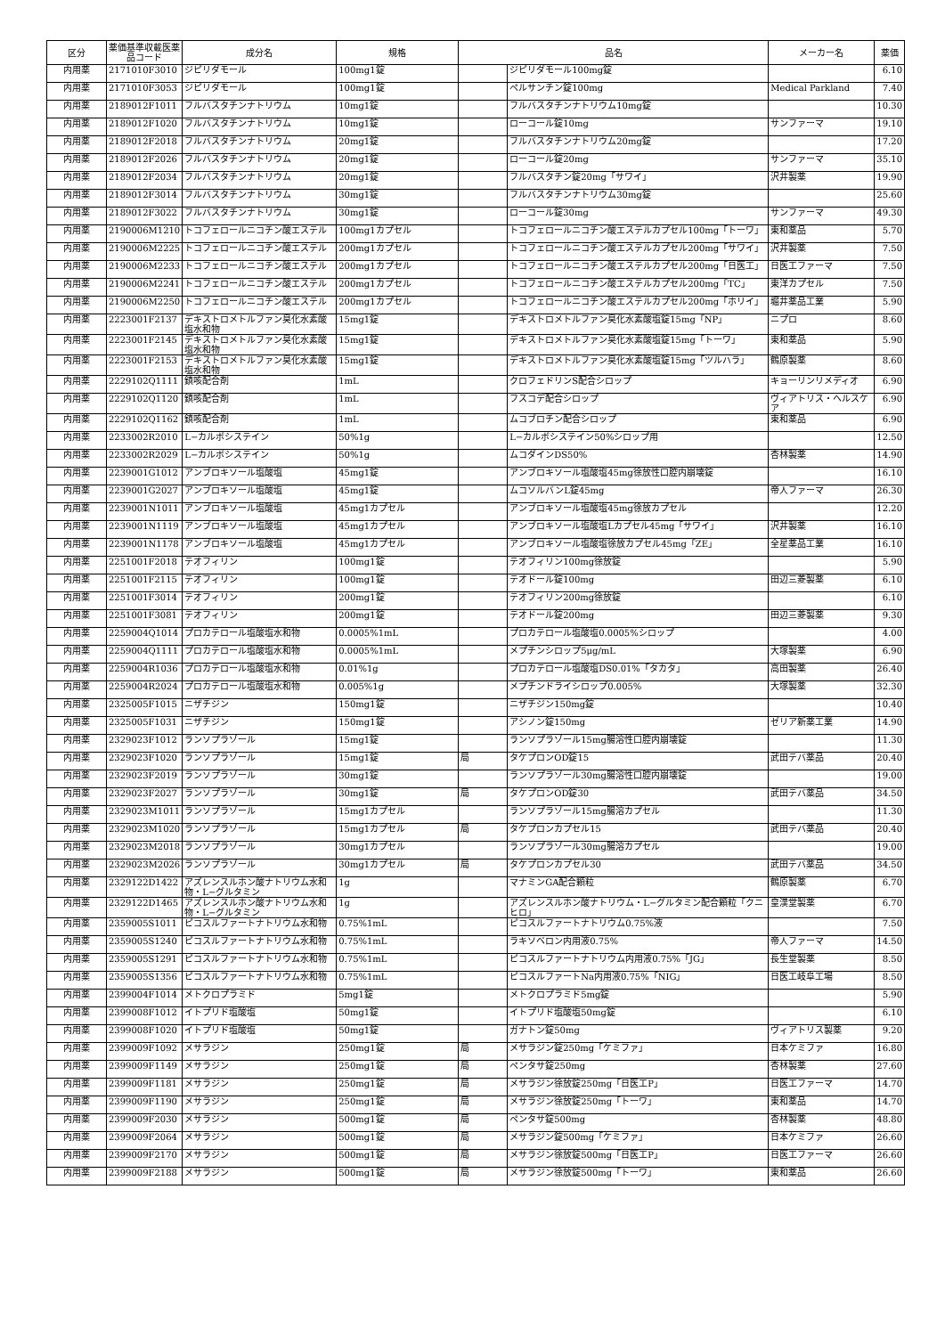| 区分 | 薬価基準収載医薬品コード | 成分名 | 規格 | 品名 | | メーカー名 | 薬価 |
| --- | --- | --- | --- | --- | --- | --- | --- |
| 内用薬 | 2171010F3010 | ジピリダモール | 100mg1錠 | | ジピリダモール100mg錠 | | 6.10 |
| 内用薬 | 2171010F3053 | ジピリダモール | 100mg1錠 | | ペルサンチン錠100mg | Medical Parkland | 7.40 |
| 内用薬 | 2189012F1011 | フルバスタチンナトリウム | 10mg1錠 | | フルバスタチンナトリウム10mg錠 | | 10.30 |
| 内用薬 | 2189012F1020 | フルバスタチンナトリウム | 10mg1錠 | | ローコール錠10mg | サンファーマ | 19.10 |
| 内用薬 | 2189012F2018 | フルバスタチンナトリウム | 20mg1錠 | | フルバスタチンナトリウム20mg錠 | | 17.20 |
| 内用薬 | 2189012F2026 | フルバスタチンナトリウム | 20mg1錠 | | ローコール錠20mg | サンファーマ | 35.10 |
| 内用薬 | 2189012F2034 | フルバスタチンナトリウム | 20mg1錠 | | フルバスタチン錠20mg「サワイ」 | 沢井製薬 | 19.90 |
| 内用薬 | 2189012F3014 | フルバスタチンナトリウム | 30mg1錠 | | フルバスタチンナトリウム30mg錠 | | 25.60 |
| 内用薬 | 2189012F3022 | フルバスタチンナトリウム | 30mg1錠 | | ローコール錠30mg | サンファーマ | 49.30 |
| 内用薬 | 2190006M1210 | トコフェロールニコチン酸エステル | 100mg1カプセル | | トコフェロールニコチン酸エステルカプセル100mg「トーワ」 | 東和薬品 | 5.70 |
| 内用薬 | 2190006M2225 | トコフェロールニコチン酸エステル | 200mg1カプセル | | トコフェロールニコチン酸エステルカプセル200mg「サワイ」 | 沢井製薬 | 7.50 |
| 内用薬 | 2190006M2233 | トコフェロールニコチン酸エステル | 200mg1カプセル | | トコフェロールニコチン酸エステルカプセル200mg「日医工」 | 日医工ファーマ | 7.50 |
| 内用薬 | 2190006M2241 | トコフェロールニコチン酸エステル | 200mg1カプセル | | トコフェロールニコチン酸エステルカプセル200mg「TC」 | 東洋カプセル | 7.50 |
| 内用薬 | 2190006M2250 | トコフェロールニコチン酸エステル | 200mg1カプセル | | トコフェロールニコチン酸エステルカプセル200mg「ホリイ」 | 堀井薬品工業 | 5.90 |
| 内用薬 | 2223001F2137 | デキストロメトルファン臭化水素酸塩水和物 | 15mg1錠 | | デキストロメトルファン臭化水素酸塩錠15mg「NP」 | ニプロ | 8.60 |
| 内用薬 | 2223001F2145 | デキストロメトルファン臭化水素酸塩水和物 | 15mg1錠 | | デキストロメトルファン臭化水素酸塩錠15mg「トーワ」 | 東和薬品 | 5.90 |
| 内用薬 | 2223001F2153 | デキストロメトルファン臭化水素酸塩水和物 | 15mg1錠 | | デキストロメトルファン臭化水素酸塩錠15mg「ツルハラ」 | 鶴原製薬 | 8.60 |
| 内用薬 | 2229102Q1111 | 鎮咳配合剤 | 1mL | | クロフェドリンS配合シロップ | キョーリンリメディオ | 6.90 |
| 内用薬 | 2229102Q1120 | 鎮咳配合剤 | 1mL | | フスコデ配合シロップ | ヴィアトリス・ヘルスケア | 6.90 |
| 内用薬 | 2229102Q1162 | 鎮咳配合剤 | 1mL | | ムコブロチン配合シロップ | 東和薬品 | 6.90 |
| 内用薬 | 2233002R2010 | L−カルボシステイン | 50%1g | | L−カルボシステイン50%シロップ用 | | 12.50 |
| 内用薬 | 2233002R2029 | L−カルボシステイン | 50%1g | | ムコダインDS50% | 杏林製薬 | 14.90 |
| 内用薬 | 2239001G1012 | アンブロキソール塩酸塩 | 45mg1錠 | | アンブロキソール塩酸塩45mg徐放性口腔内崩壊錠 | | 16.10 |
| 内用薬 | 2239001G2027 | アンブロキソール塩酸塩 | 45mg1錠 | | ムコソルバンL錠45mg | 帝人ファーマ | 26.30 |
| 内用薬 | 2239001N1011 | アンブロキソール塩酸塩 | 45mg1カプセル | | アンブロキソール塩酸塩45mg徐放カプセル | | 12.20 |
| 内用薬 | 2239001N1119 | アンブロキソール塩酸塩 | 45mg1カプセル | | アンブロキソール塩酸塩Lカプセル45mg「サワイ」 | 沢井製薬 | 16.10 |
| 内用薬 | 2239001N1178 | アンブロキソール塩酸塩 | 45mg1カプセル | | アンブロキソール塩酸塩徐放カプセル45mg「ZE」 | 全星薬品工業 | 16.10 |
| 内用薬 | 2251001F2018 | テオフィリン | 100mg1錠 | | テオフィリン100mg徐放錠 | | 5.90 |
| 内用薬 | 2251001F2115 | テオフィリン | 100mg1錠 | | テオドール錠100mg | 田辺三菱製薬 | 6.10 |
| 内用薬 | 2251001F3014 | テオフィリン | 200mg1錠 | | テオフィリン200mg徐放錠 | | 6.10 |
| 内用薬 | 2251001F3081 | テオフィリン | 200mg1錠 | | テオドール錠200mg | 田辺三菱製薬 | 9.30 |
| 内用薬 | 2259004Q1014 | プロカテロール塩酸塩水和物 | 0.0005%1mL | | プロカテロール塩酸塩0.0005%シロップ | | 4.00 |
| 内用薬 | 2259004Q1111 | プロカテロール塩酸塩水和物 | 0.0005%1mL | | メプチンシロップ5μg/mL | 大塚製薬 | 6.90 |
| 内用薬 | 2259004R1036 | プロカテロール塩酸塩水和物 | 0.01%1g | | プロカテロール塩酸塩DS0.01%「タカタ」 | 高田製薬 | 26.40 |
| 内用薬 | 2259004R2024 | プロカテロール塩酸塩水和物 | 0.005%1g | | メプチンドライシロップ0.005% | 大塚製薬 | 32.30 |
| 内用薬 | 2325005F1015 | ニザチジン | 150mg1錠 | | ニザチジン150mg錠 | | 10.40 |
| 内用薬 | 2325005F1031 | ニザチジン | 150mg1錠 | | アシノン錠150mg | ゼリア新薬工業 | 14.90 |
| 内用薬 | 2329023F1012 | ランソプラゾール | 15mg1錠 | | ランソプラゾール15mg腸溶性口腔内崩壊錠 | | 11.30 |
| 内用薬 | 2329023F1020 | ランソプラゾール | 15mg1錠 | 局 | タケプロンOD錠15 | 武田テバ薬品 | 20.40 |
| 内用薬 | 2329023F2019 | ランソプラゾール | 30mg1錠 | | ランソプラゾール30mg腸溶性口腔内崩壊錠 | | 19.00 |
| 内用薬 | 2329023F2027 | ランソプラゾール | 30mg1錠 | 局 | タケプロンOD錠30 | 武田テバ薬品 | 34.50 |
| 内用薬 | 2329023M1011 | ランソプラゾール | 15mg1カプセル | | ランソプラゾール15mg腸溶カプセル | | 11.30 |
| 内用薬 | 2329023M1020 | ランソプラゾール | 15mg1カプセル | 局 | タケプロンカプセル15 | 武田テバ薬品 | 20.40 |
| 内用薬 | 2329023M2018 | ランソプラゾール | 30mg1カプセル | | ランソプラゾール30mg腸溶カプセル | | 19.00 |
| 内用薬 | 2329023M2026 | ランソプラゾール | 30mg1カプセル | 局 | タケプロンカプセル30 | 武田テバ薬品 | 34.50 |
| 内用薬 | 2329122D1422 | アズレンスルホン酸ナトリウム水和物・L−グルタミン | 1g | | マナミンGA配合顆粒 | 鶴原製薬 | 6.70 |
| 内用薬 | 2329122D1465 | アズレンスルホン酸ナトリウム水和物・L−グルタミン | 1g | | アズレンスルホン酸ナトリウム・L−グルタミン配合顆粒「クニヒロ」 | 皇漢堂製薬 | 6.70 |
| 内用薬 | 2359005S1011 | ピコスルファートナトリウム水和物 | 0.75%1mL | | ピコスルファートナトリウム0.75%液 | | 7.50 |
| 内用薬 | 2359005S1240 | ピコスルファートナトリウム水和物 | 0.75%1mL | | ラキソベロン内用液0.75% | 帝人ファーマ | 14.50 |
| 内用薬 | 2359005S1291 | ピコスルファートナトリウム水和物 | 0.75%1mL | | ピコスルファートナトリウム内用液0.75%「JG」 | 長生堂製薬 | 8.50 |
| 内用薬 | 2359005S1356 | ピコスルファートナトリウム水和物 | 0.75%1mL | | ピコスルファートNa内用液0.75%「NIG」 | 日医工岐阜工場 | 8.50 |
| 内用薬 | 2399004F1014 | メトクロプラミド | 5mg1錠 | | メトクロプラミド5mg錠 | | 5.90 |
| 内用薬 | 2399008F1012 | イトプリド塩酸塩 | 50mg1錠 | | イトプリド塩酸塩50mg錠 | | 6.10 |
| 内用薬 | 2399008F1020 | イトプリド塩酸塩 | 50mg1錠 | | ガナトン錠50mg | ヴィアトリス製薬 | 9.20 |
| 内用薬 | 2399009F1092 | メサラジン | 250mg1錠 | 局 | メサラジン錠250mg「ケミファ」 | 日本ケミファ | 16.80 |
| 内用薬 | 2399009F1149 | メサラジン | 250mg1錠 | 局 | ペンタサ錠250mg | 杏林製薬 | 27.60 |
| 内用薬 | 2399009F1181 | メサラジン | 250mg1錠 | 局 | メサラジン徐放錠250mg「日医工P」 | 日医工ファーマ | 14.70 |
| 内用薬 | 2399009F1190 | メサラジン | 250mg1錠 | 局 | メサラジン徐放錠250mg「トーワ」 | 東和薬品 | 14.70 |
| 内用薬 | 2399009F2030 | メサラジン | 500mg1錠 | 局 | ペンタサ錠500mg | 杏林製薬 | 48.80 |
| 内用薬 | 2399009F2064 | メサラジン | 500mg1錠 | 局 | メサラジン錠500mg「ケミファ」 | 日本ケミファ | 26.60 |
| 内用薬 | 2399009F2170 | メサラジン | 500mg1錠 | 局 | メサラジン徐放錠500mg「日医工P」 | 日医工ファーマ | 26.60 |
| 内用薬 | 2399009F2188 | メサラジン | 500mg1錠 | 局 | メサラジン徐放錠500mg「トーワ」 | 東和薬品 | 26.60 |